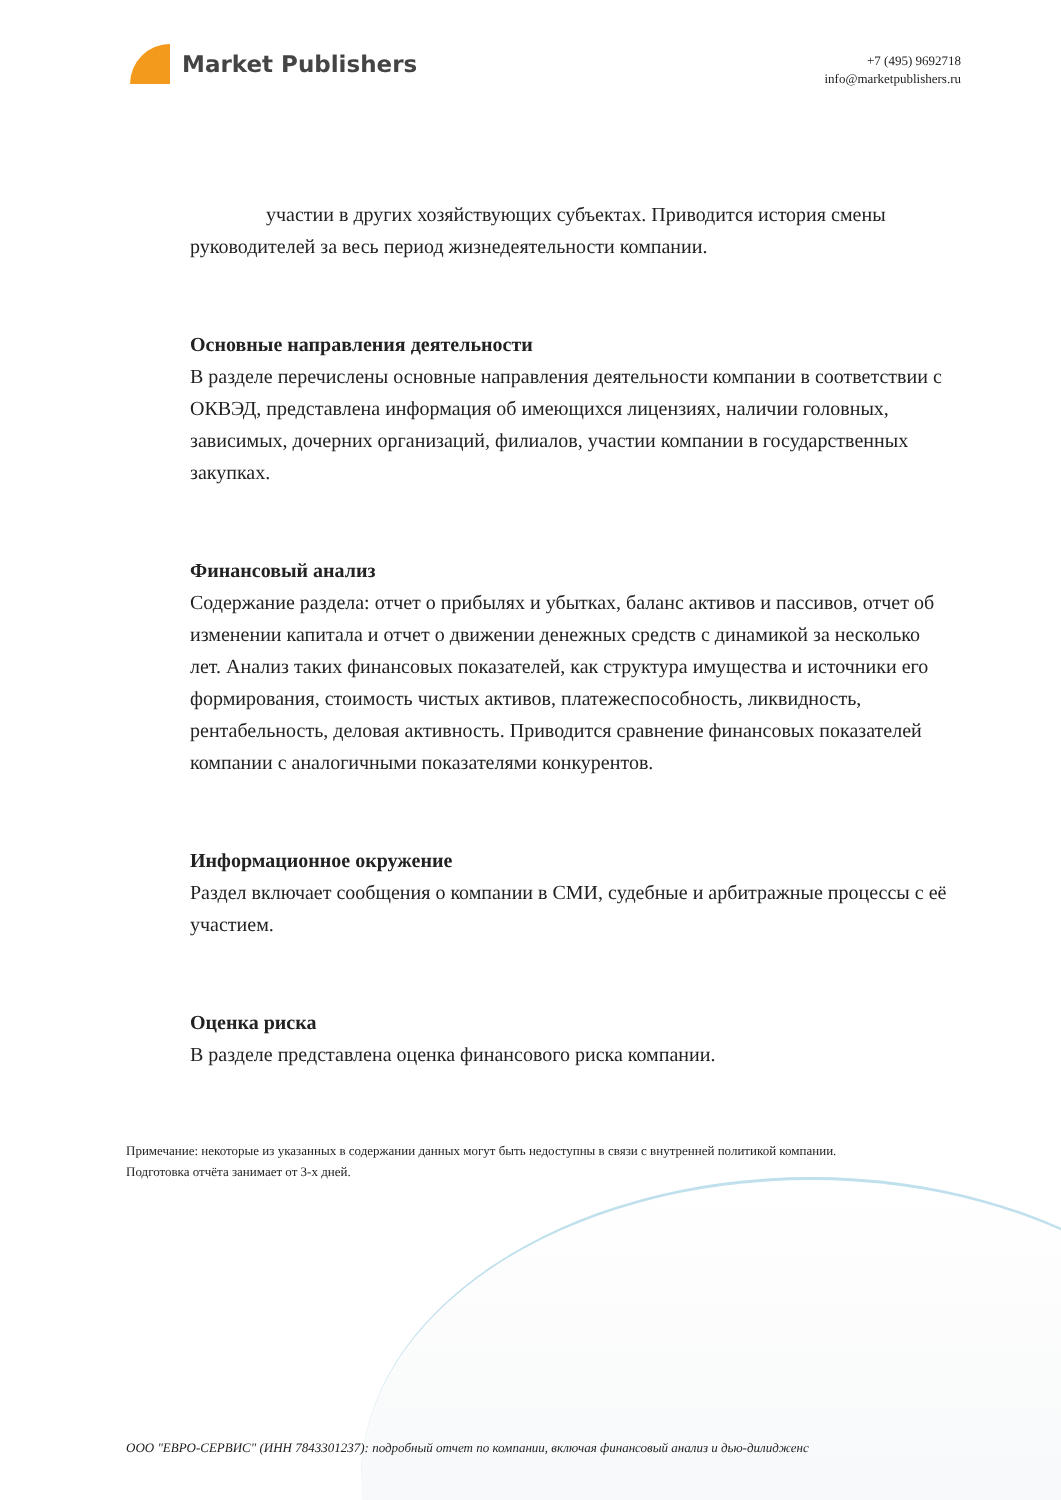Market Publishers
+7 (495) 9692718
info@marketpublishers.ru
участии в других хозяйствующих субъектах. Приводится история смены руководителей за весь период жизнедеятельности компании.
Основные направления деятельности
В разделе перечислены основные направления деятельности компании в соответствии с ОКВЭД, представлена информация об имеющихся лицензиях, наличии головных, зависимых, дочерних организаций, филиалов, участии компании в государственных закупках.
Финансовый анализ
Содержание раздела: отчет о прибылях и убытках, баланс активов и пассивов, отчет об изменении капитала и отчет о движении денежных средств с динамикой за несколько лет. Анализ таких финансовых показателей, как структура имущества и источники его формирования, стоимость чистых активов, платежеспособность, ликвидность, рентабельность, деловая активность. Приводится сравнение финансовых показателей компании с аналогичными показателями конкурентов.
Информационное окружение
Раздел включает сообщения о компании в СМИ, судебные и арбитражные процессы с её участием.
Оценка риска
В разделе представлена оценка финансового риска компании.
Примечание: некоторые из указанных в содержании данных могут быть недоступны в связи с внутренней политикой компании.
Подготовка отчёта занимает от 3-х дней.
ООО "ЕВРО-СЕРВИС" (ИНН 7843301237): подробный отчет по компании, включая финансовый анализ и дью-дилидженс